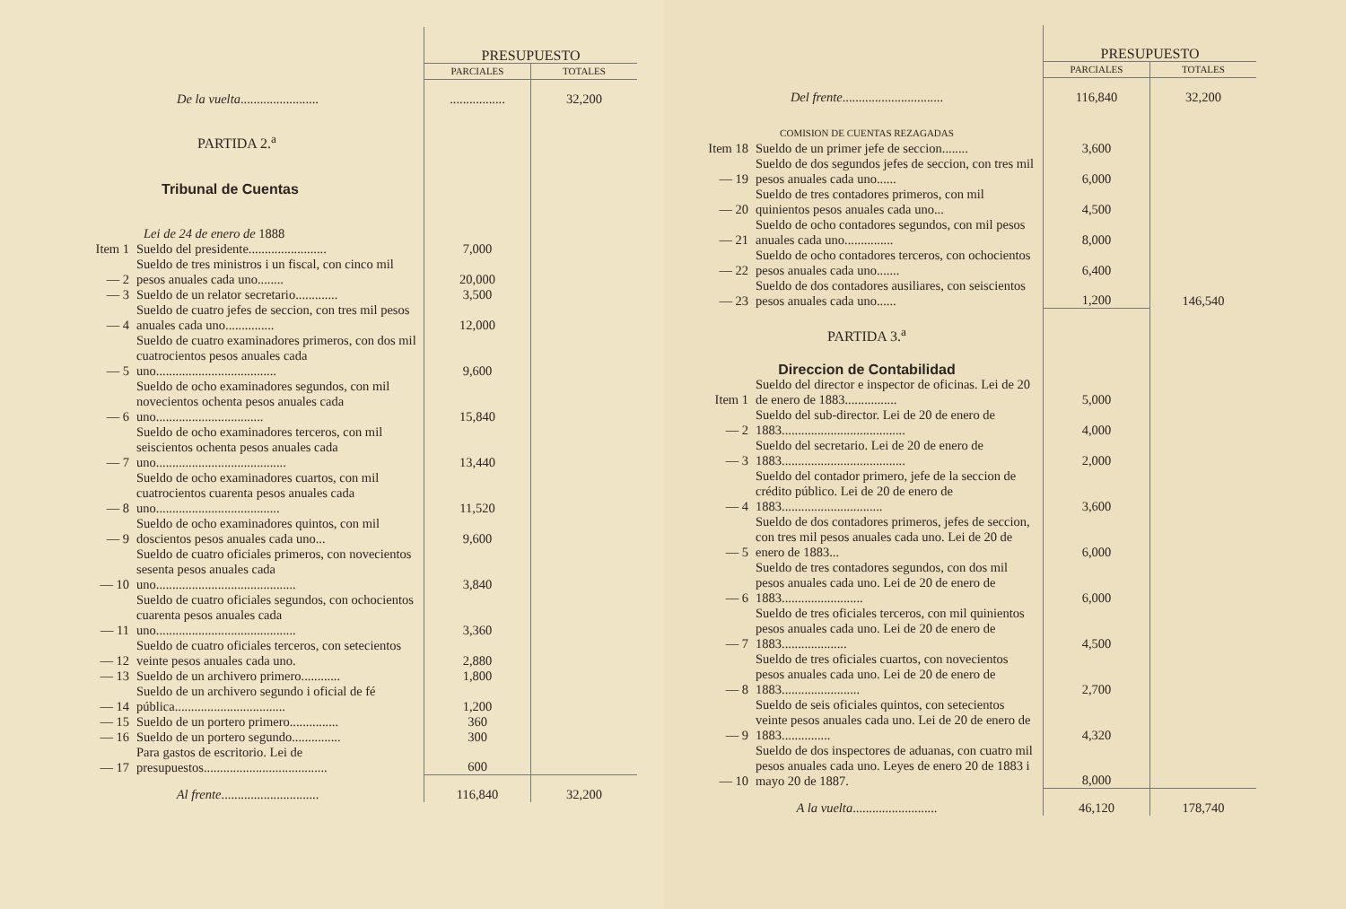| | | PRESUPUESTO | |
| | | PARCIALES | TOTALES |
| De la vuelta ........................ | | ................. | 32,200 |
| PARTIDA 2.<sup>a</sup> | | | |
| Tribunal de Cuentas | | | |
| Lei de 24 de enero de 1888 | | | |
| Item 1 | Sueldo del presidente........................ | 7,000 | |
| — 2 | Sueldo de tres ministros i un fiscal, con cinco mil pesos anuales cada uno........ | 20,000 | |
| — 3 | Sueldo de un relator secretario............. | 3,500 | |
| — 4 | Sueldo de cuatro jefes de seccion, con tres mil pesos anuales cada uno............... | 12,000 | |
| — 5 | Sueldo de cuatro examinadores primeros, con dos mil cuatrocientos pesos anuales cada uno..................................... | 9,600 | |
| — 6 | Sueldo de ocho examinadores segundos, con mil novecientos ochenta pesos anuales cada uno................................. | 15,840 | |
| — 7 | Sueldo de ocho examinadores terceros, con mil seiscientos ochenta pesos anuales cada uno........................................ | 13,440 | |
| — 8 | Sueldo de ocho examinadores cuartos, con mil cuatrocientos cuarenta pesos anuales cada uno...................................... | 11,520 | |
| — 9 | Sueldo de ocho examinadores quintos, con mil doscientos pesos anuales cada uno... | 9,600 | |
| — 10 | Sueldo de cuatro oficiales primeros, con novecientos sesenta pesos anuales cada uno........................................... | 3,840 | |
| — 11 | Sueldo de cuatro oficiales segundos, con ochocientos cuarenta pesos anuales cada uno........................................... | 3,360 | |
| — 12 | Sueldo de cuatro oficiales terceros, con setecientos veinte pesos anuales cada uno. | 2,880 | |
| — 13 | Sueldo de un archivero primero............ | 1,800 | |
| — 14 | Sueldo de un archivero segundo i oficial de fé pública.................................. | 1,200 | |
| — 15 | Sueldo de un portero primero............... | 360 | |
| — 16 | Sueldo de un portero segundo............... | 300 | |
| — 17 | Para gastos de escritorio. Lei de presupuestos...................................... | 600 | |
| Al frente .............................. | | 116,840 | 32,200 |
| | | PRESUPUESTO | |
| | | PARCIALES | TOTALES |
| Del frente ............................... | | 116,840 | 32,200 |
| COMISION DE CUENTAS REZAGADAS | | | |
| Item 18 | Sueldo de un primer jefe de seccion........ | 3,600 | |
| — 19 | Sueldo de dos segundos jefes de seccion, con tres mil pesos anuales cada uno...... | 6,000 | |
| — 20 | Sueldo de tres contadores primeros, con mil quinientos pesos anuales cada uno... | 4,500 | |
| — 21 | Sueldo de ocho contadores segundos, con mil pesos anuales cada uno............... | 8,000 | |
| — 22 | Sueldo de ocho contadores terceros, con ochocientos pesos anuales cada uno....... | 6,400 | |
| — 23 | Sueldo de dos contadores ausiliares, con seiscientos pesos anuales cada uno...... | 1,200 | 146,540 |
| PARTIDA 3.<sup>a</sup> | | | |
| Direccion de Contabilidad | | | |
| Item 1 | Sueldo del director e inspector de oficinas. Lei de 20 de enero de 1883................ | 5,000 | |
| — 2 | Sueldo del sub-director. Lei de 20 de enero de 1883...................................... | 4,000 | |
| — 3 | Sueldo del secretario. Lei de 20 de enero de 1883...................................... | 2,000 | |
| — 4 | Sueldo del contador primero, jefe de la seccion de crédito público. Lei de 20 de enero de 1883............................... | 3,600 | |
| — 5 | Sueldo de dos contadores primeros, jefes de seccion, con tres mil pesos anuales cada uno. Lei de 20 de enero de 1883... | 6,000 | |
| — 6 | Sueldo de tres contadores segundos, con dos mil pesos anuales cada uno. Lei de 20 de enero de 1883......................... | 6,000 | |
| — 7 | Sueldo de tres oficiales terceros, con mil quinientos pesos anuales cada uno. Lei de 20 de enero de 1883.................... | 4,500 | |
| — 8 | Sueldo de tres oficiales cuartos, con novecientos pesos anuales cada uno. Lei de 20 de enero de 1883........................ | 2,700 | |
| — 9 | Sueldo de seis oficiales quintos, con setecientos veinte pesos anuales cada uno. Lei de 20 de enero de 1883............... | 4,320 | |
| — 10 | Sueldo de dos inspectores de aduanas, con cuatro mil pesos anuales cada uno. Leyes de enero 20 de 1883 i mayo 20 de 1887. | 8,000 | |
| A la vuelta .......................... | | 46,120 | 178,740 |